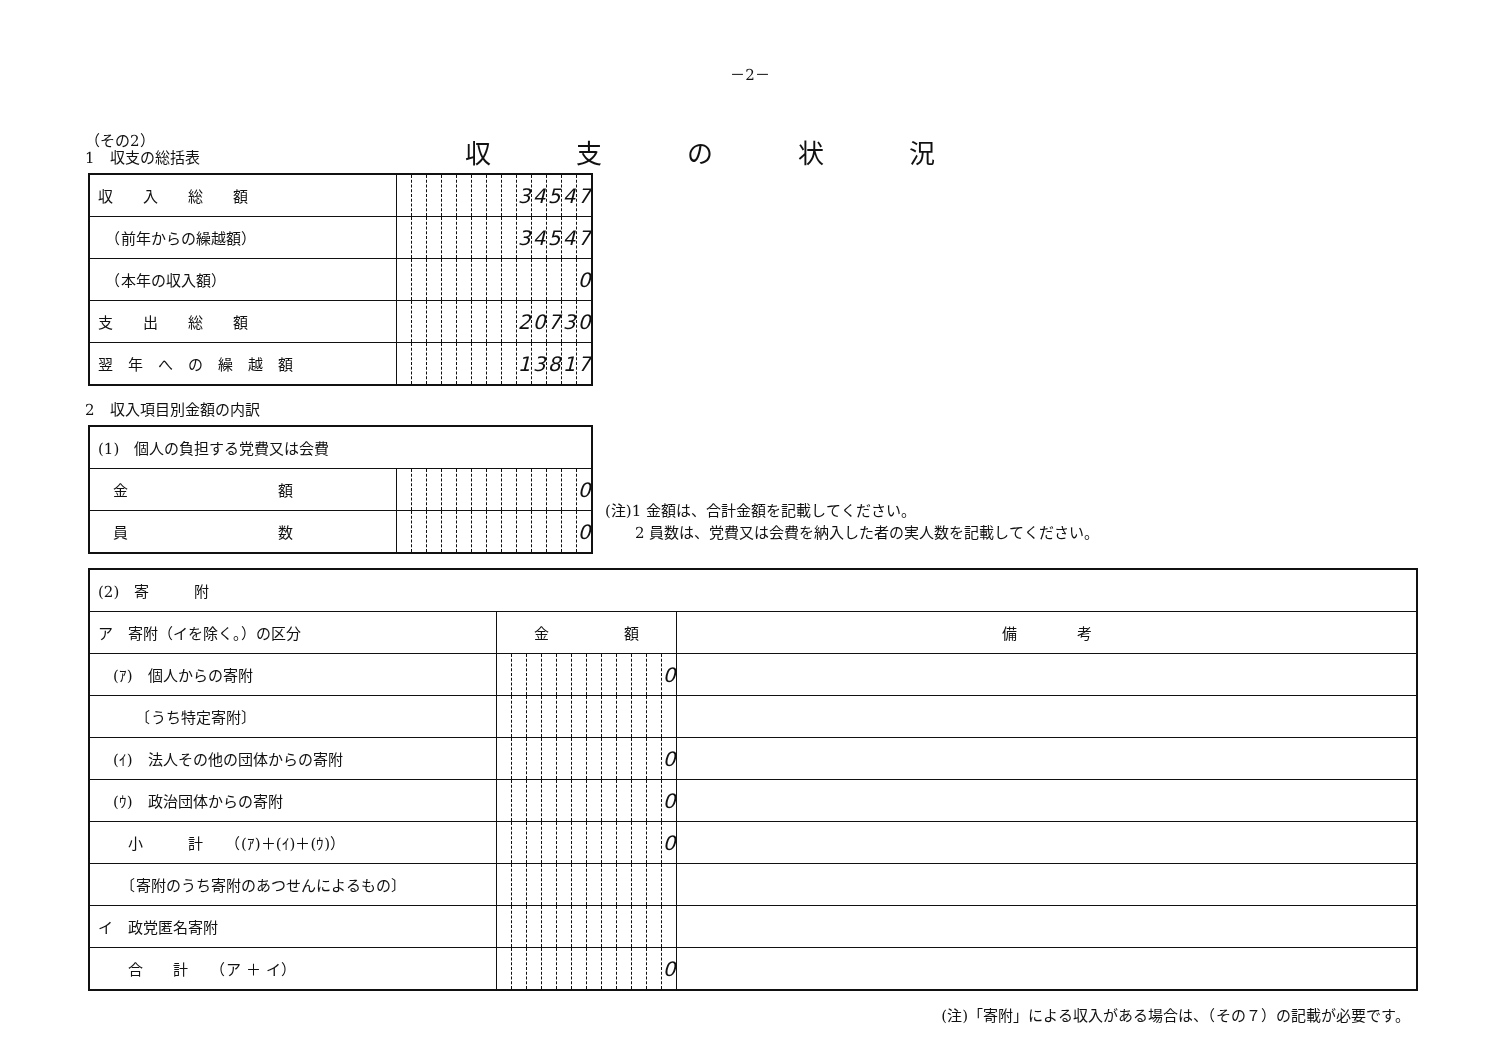－2－
（その2）
1　収支の総括表
収支の状況
| 収 入 総 額 | | | | | | | | | 3 | 4 | 5 | 4 | 7 |
| （前年からの繰越額） | | | | | | | | | 3 | 4 | 5 | 4 | 7 |
| （本年の収入額） | | | | | | | | | | | | | 0 |
| 支 出 総 額 | | | | | | | | | 2 | 0 | 7 | 3 | 0 |
| 翌 年 へ の 繰 越 額 | | | | | | | | | 1 | 3 | 8 | 1 | 7 |
2　収入項目別金額の内訳
| (1) 個人の負担する党費又は会費 | | | | | | | | | | | | | |
| 金 額 | | | | | | | | | | | | | 0 |
| 員 数 | | | | | | | | | | | | | 0 |
(注)1 金額は、合計金額を記載してください。
　　2 員数は、党費又は会費を納入した者の実人数を記載してください。
| (2) 寄 附 | | | | | | | | | | | | | |
| ア 寄附（イを除く。）の区分 | 金 額 | | | | | | | | | | | | 備 考 |
| (ｱ) 個人からの寄附 | | | | | | | | | | | | 0 | |
| 〔うち特定寄附〕 | | | | | | | | | | | | | |
| (ｲ) 法人その他の団体からの寄附 | | | | | | | | | | | | 0 | |
| (ｳ) 政治団体からの寄附 | | | | | | | | | | | | 0 | |
| 小 計 （(ｱ)＋(ｲ)＋(ｳ)） | | | | | | | | | | | | 0 | |
| 〔寄附のうち寄附のあつせんによるもの〕 | | | | | | | | | | | | | |
| イ 政党匿名寄附 | | | | | | | | | | | | | |
| 合 計 （ア ＋ イ） | | | | | | | | | | | | 0 | |
(注)「寄附」による収入がある場合は、（その７）の記載が必要です。